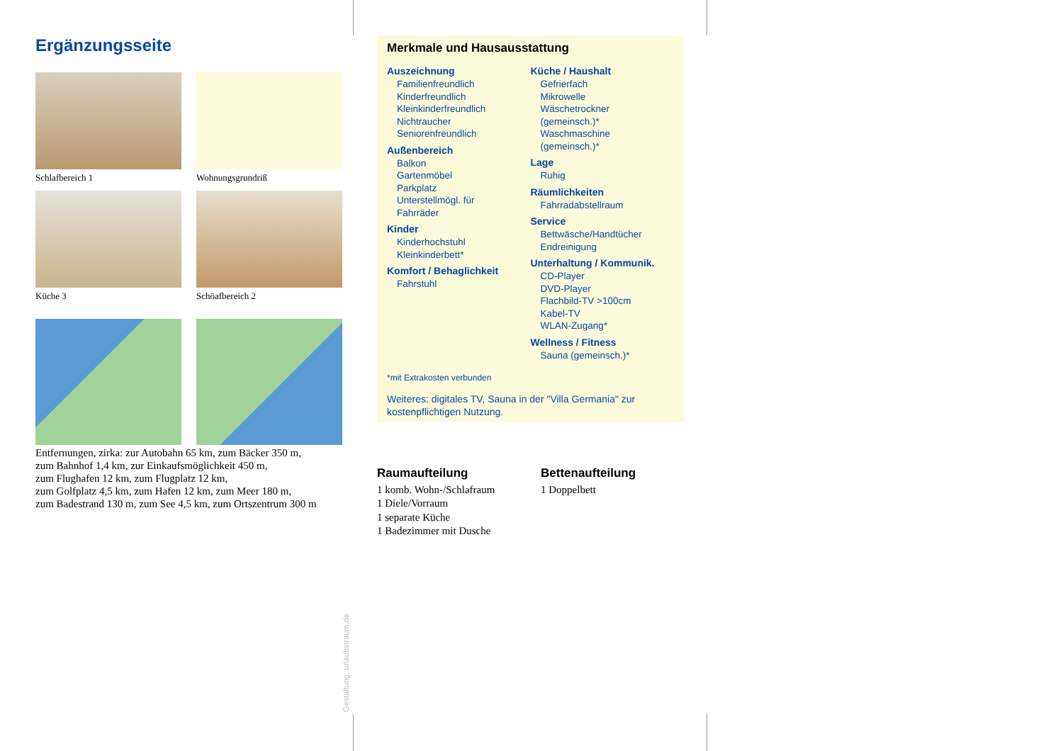Ergänzungsseite
Schlafbereich 1
Wohnungsgrundriß
Küche 3
Schöafbereich 2
Entfernungen, zirka: zur Autobahn 65 km, zum Bäcker 350 m,
zum Bahnhof 1,4 km, zur Einkaufsmöglichkeit 450 m,
zum Flughafen 12 km, zum Flugplatz 12 km,
zum Golfplatz 4,5 km, zum Hafen 12 km, zum Meer 180 m,
zum Badestrand 130 m, zum See 4,5 km, zum Ortszentrum 300 m
Merkmale und Hausausstattung
Auszeichnung
Familienfreundlich
Kinderfreundlich
Kleinkinderfreundlich
Nichtraucher
Seniorenfreundlich
Außenbereich
Balkon
Gartenmöbel
Parkplatz
Unterstellmögl. für
Fahrräder
Kinder
Kinderhochstuhl
Kleinkinderbett*
Komfort / Behaglichkeit
Fahrstuhl
Küche / Haushalt
Gefrierfach
Mikrowelle
Wäschetrockner
(gemeinsch.)*
Waschmaschine
(gemeinsch.)*
Lage
Ruhig
Räumlichkeiten
Fahrradabstellraum
Service
Bettwäsche/Handtücher
Endreinigung
Unterhaltung / Kommunik.
CD-Player
DVD-Player
Flachbild-TV >100cm
Kabel-TV
WLAN-Zugang*
Wellness / Fitness
Sauna (gemeinsch.)*
*mit Extrakosten verbunden
Weiteres: digitales TV, Sauna in der "Villa Germania" zur kostenpflichtigen Nutzung.
Raumaufteilung
1 komb. Wohn-/Schlafraum
1 Diele/Vorraum
1 separate Küche
1 Badezimmer mit Dusche
Bettenaufteilung
1 Doppelbett
Gestaltung: urlaubstraum.de